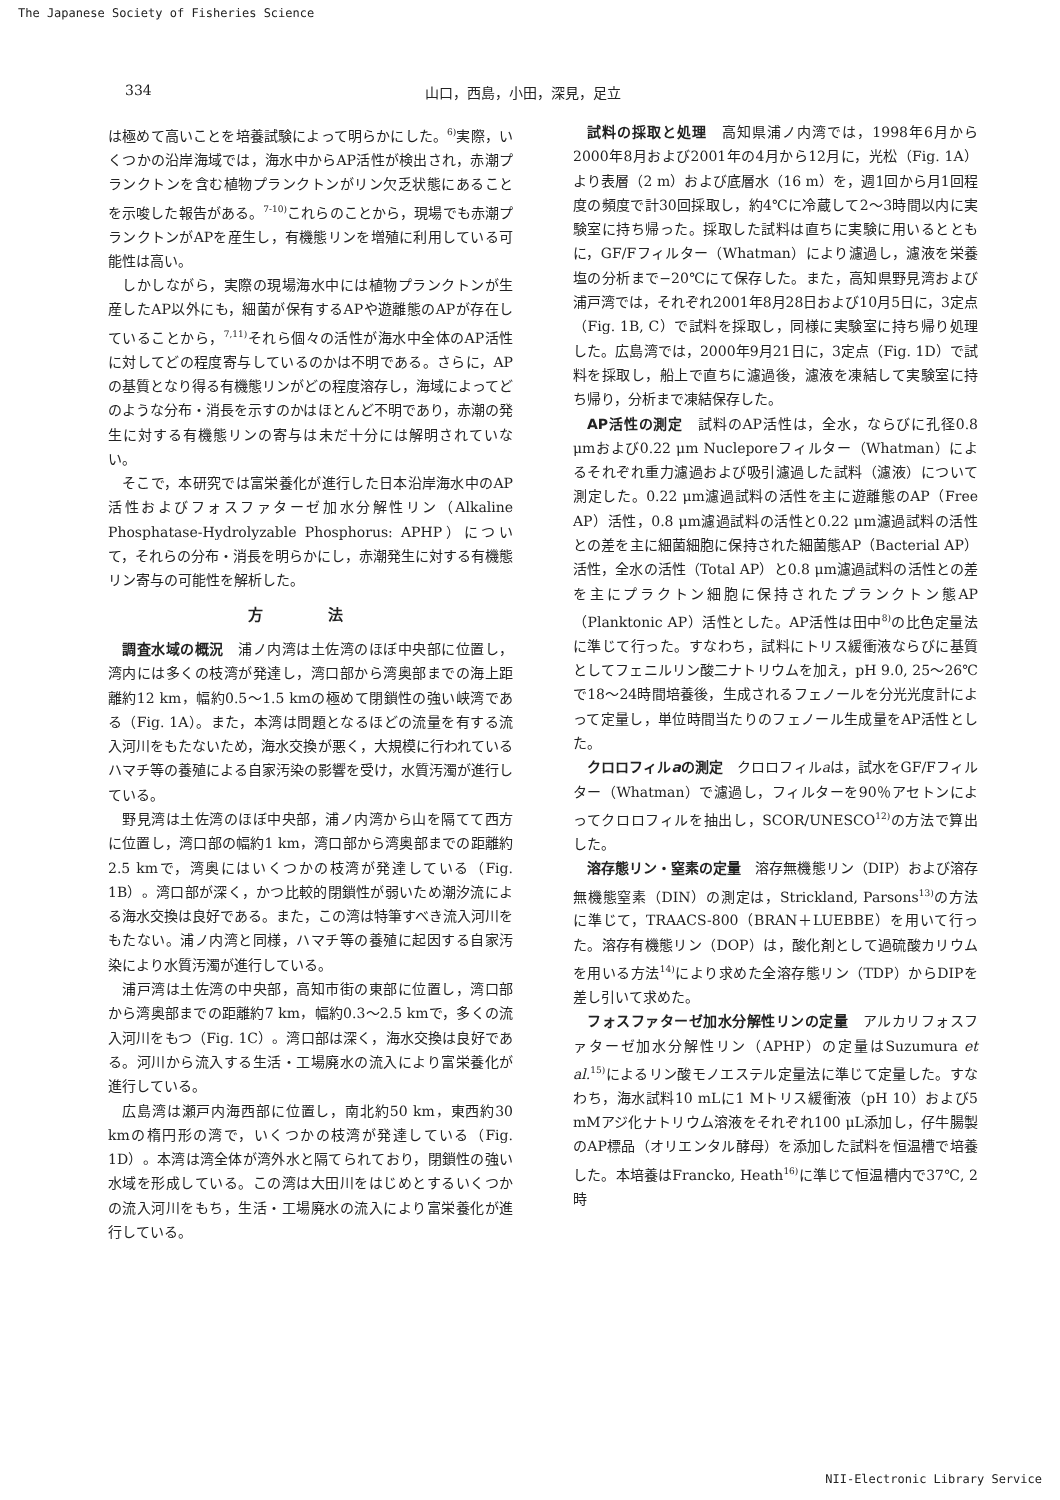The Japanese Society of Fisheries Science
334 山口，西島，小田，深見，足立
は極めて高いことを培養試験によって明らかにした。<sup>6)</sup>実際，いくつかの沿岸海域では，海水中からAP活性が検出され，赤潮プランクトンを含む植物プランクトンがリン欠乏状態にあることを示唆した報告がある。<sup>7-10)</sup>これらのことから，現場でも赤潮プランクトンがAPを産生し，有機態リンを増殖に利用している可能性は高い。
しかしながら，実際の現場海水中には植物プランクトンが生産したAP以外にも，細菌が保有するAPや遊離態のAPが存在していることから，<sup>7,11)</sup>それら個々の活性が海水中全体のAP活性に対してどの程度寄与しているのかは不明である。さらに，APの基質となり得る有機態リンがどの程度溶存し，海域によってどのような分布・消長を示すのかはほとんど不明であり，赤潮の発生に対する有機態リンの寄与は未だ十分には解明されていない。
そこで，本研究では富栄養化が進行した日本沿岸海水中のAP活性およびフォスファターゼ加水分解性リン（Alkaline Phosphatase-Hydrolyzable Phosphorus: APHP）について，それらの分布・消長を明らかにし，赤潮発生に対する有機態リン寄与の可能性を解析した。
方 法
調査水域の概況　浦ノ内湾は土佐湾のほぼ中央部に位置し，湾内には多くの枝湾が発達し，湾口部から湾奥部までの海上距離約12 km，幅約0.5〜1.5 kmの極めて閉鎖性の強い峡湾である（Fig. 1A）。また，本湾は問題となるほどの流量を有する流入河川をもたないため，海水交換が悪く，大規模に行われているハマチ等の養殖による自家汚染の影響を受け，水質汚濁が進行している。
野見湾は土佐湾のほぼ中央部，浦ノ内湾から山を隔てて西方に位置し，湾口部の幅約1 km，湾口部から湾奥部までの距離約2.5 kmで，湾奥にはいくつかの枝湾が発達している（Fig. 1B）。湾口部が深く，かつ比較的閉鎖性が弱いため潮汐流による海水交換は良好である。また，この湾は特筆すべき流入河川をもたない。浦ノ内湾と同様，ハマチ等の養殖に起因する自家汚染により水質汚濁が進行している。
浦戸湾は土佐湾の中央部，高知市街の東部に位置し，湾口部から湾奥部までの距離約7 km，幅約0.3〜2.5 kmで，多くの流入河川をもつ（Fig. 1C）。湾口部は深く，海水交換は良好である。河川から流入する生活・工場廃水の流入により富栄養化が進行している。
広島湾は瀬戸内海西部に位置し，南北約50 km，東西約30 kmの楕円形の湾で，いくつかの枝湾が発達している（Fig. 1D）。本湾は湾全体が湾外水と隔てられており，閉鎖性の強い水域を形成している。この湾は大田川をはじめとするいくつかの流入河川をもち，生活・工場廃水の流入により富栄養化が進行している。
試料の採取と処理　高知県浦ノ内湾では，1998年6月から2000年8月および2001年の4月から12月に，光松（Fig. 1A）より表層（2 m）および底層水（16 m）を，週1回から月1回程度の頻度で計30回採取し，約4℃に冷蔵して2〜3時間以内に実験室に持ち帰った。採取した試料は直ちに実験に用いるとともに，GF/Fフィルター（Whatman）により濾過し，濾液を栄養塩の分析まで−20℃にて保存した。また，高知県野見湾および浦戸湾では，それぞれ2001年8月28日および10月5日に，3定点（Fig. 1B, C）で試料を採取し，同様に実験室に持ち帰り処理した。広島湾では，2000年9月21日に，3定点（Fig. 1D）で試料を採取し，船上で直ちに濾過後，濾液を凍結して実験室に持ち帰り，分析まで凍結保存した。
AP活性の測定　試料のAP活性は，全水，ならびに孔径0.8 μmおよび0.22 μm Nucleporeフィルター（Whatman）によるそれぞれ重力濾過および吸引濾過した試料（濾液）について測定した。0.22 μm濾過試料の活性を主に遊離態のAP（Free AP）活性，0.8 μm濾過試料の活性と0.22 μm濾過試料の活性との差を主に細菌細胞に保持された細菌態AP（Bacterial AP）活性，全水の活性（Total AP）と0.8 μm濾過試料の活性との差を主にプラクトン細胞に保持されたプランクトン態AP（Planktonic AP）活性とした。AP活性は田中<sup>8)</sup>の比色定量法に準じて行った。すなわち，試料にトリス緩衝液ならびに基質としてフェニルリン酸二ナトリウムを加え，pH 9.0, 25〜26℃で18〜24時間培養後，生成されるフェノールを分光光度計によって定量し，単位時間当たりのフェノール生成量をAP活性とした。
クロロフィルaの測定　クロロフィルaは，試水をGF/Fフィルター（Whatman）で濾過し，フィルターを90％アセトンによってクロロフィルを抽出し，SCOR/UNESCO<sup>12)</sup>の方法で算出した。
溶存態リン・窒素の定量　溶存無機態リン（DIP）および溶存無機態窒素（DIN）の測定は，Strickland, Parsons<sup>13)</sup>の方法に準じて，TRAACS-800（BRAN＋LUEBBE）を用いて行った。溶存有機態リン（DOP）は，酸化剤として過硫酸カリウムを用いる方法<sup>14)</sup>により求めた全溶存態リン（TDP）からDIPを差し引いて求めた。
フォスファターゼ加水分解性リンの定量　アルカリフォスファターゼ加水分解性リン（APHP）の定量はSuzumura et al.<sup>15)</sup>によるリン酸モノエステル定量法に準じて定量した。すなわち，海水試料10 mLに1 Mトリス緩衝液（pH 10）および5 mMアジ化ナトリウム溶液をそれぞれ100 μL添加し，仔牛腸製のAP標品（オリエンタル酵母）を添加した試料を恒温槽で培養した。本培養はFrancko, Heath<sup>16)</sup>に準じて恒温槽内で37℃, 2時
NII-Electronic Library Service